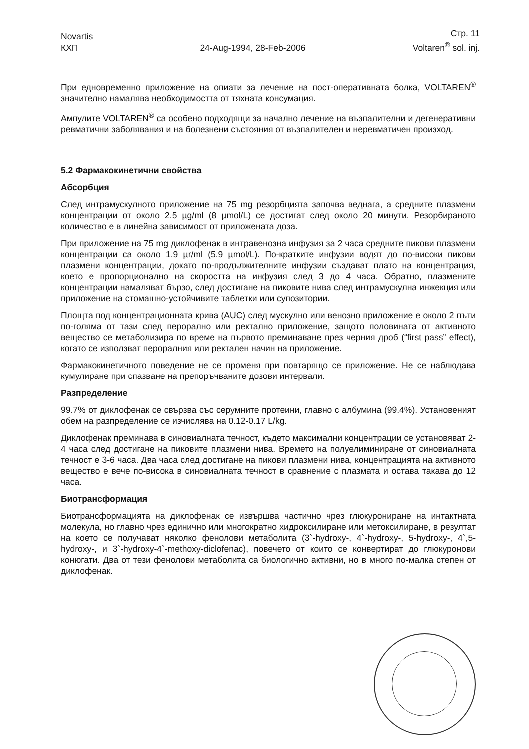Novartis
КХП
24-Aug-1994, 28-Feb-2006
Стр. 11
Voltaren<sup>®</sup> sol. inj.
При едновременно приложение на опиати за лечение на пост-оперативната болка, VOLTAREN<sup>®</sup> значително намалява необходимостта от тяхната консумация.
Ампулите VOLTAREN<sup>®</sup> са особено подходящи за начално лечение на възпалителни и дегенеративни ревматични заболявания и на болезнени състояния от възпалителен и неревматичен произход.
5.2 Фармакокинетични свойства
Абсорбция
След интрамускулното приложение на 75 mg резорбцията започва веднага, а средните плазмени концентрации от около 2.5 µg/ml (8 µmol/L) се достигат след около 20 минути. Резорбираното количество е в линейна зависимост от приложената доза.
При приложение на 75 mg диклофенак в интравенозна инфузия за 2 часа средните пикови плазмени концентрации са около 1.9 µr/ml (5.9 µmol/L). По-кратките инфузии водят до по-високи пикови плазмени концентрации, докато по-продължителните инфузии създават плато на концентрация, което е пропорционално на скоростта на инфузия след 3 до 4 часа. Обратно, плазмените концентрации намаляват бързо, след достигане на пиковите нива след интрамускулна инжекция или приложение на стомашно-устойчивите таблетки или супозитории.
Площта под концентрационната крива (AUC) след мускулно или венозно приложение е около 2 пъти по-голяма от тази след перорално или ректално приложение, защото половината от активното вещество се метаболизира по време на първото преминаване през черния дроб (“first pass” effect), когато се използват пероралния или ректален начин на приложение.
Фармакокинетичното поведение не се променя при повтарящо се приложение. Не се наблюдава кумулиране при спазване на препоръчваните дозови интервали.
Разпределение
99.7% от диклофенак се свързва със серумните протеини, главно с албумина (99.4%). Установеният обем на разпределение се изчислява на 0.12-0.17 L/kg.
Диклофенак преминава в синовиалната течност, където максимални концентрации се установяват 2-4 часа след достигане на пиковите плазмени нива. Времето на полуелиминиране от синовиалната течност е 3-6 часа. Два часа след достигане на пикови плазмени нива, концентрацията на активното вещество е вече по-висока в синовиалната течност в сравнение с плазмата и остава такава до 12 часа.
Биотрансформация
Биотрансформацията на диклофенак се извършва частично чрез глюкурониране на интактната молекула, но главно чрез единично или многократно хидроксилиране или метоксилиране, в резултат на което се получават няколко фенолови метаболита (3`-hydroxy-, 4`-hydroxy-, 5-hydroxy-, 4`,5-hydroxy-, и 3`-hydroxy-4`-methoxy-diclofenac), повечето от които се конвертират до глюкуронови конюгати. Два от тези фенолови метаболита са биологично активни, но в много по-малка степен от диклофенак.